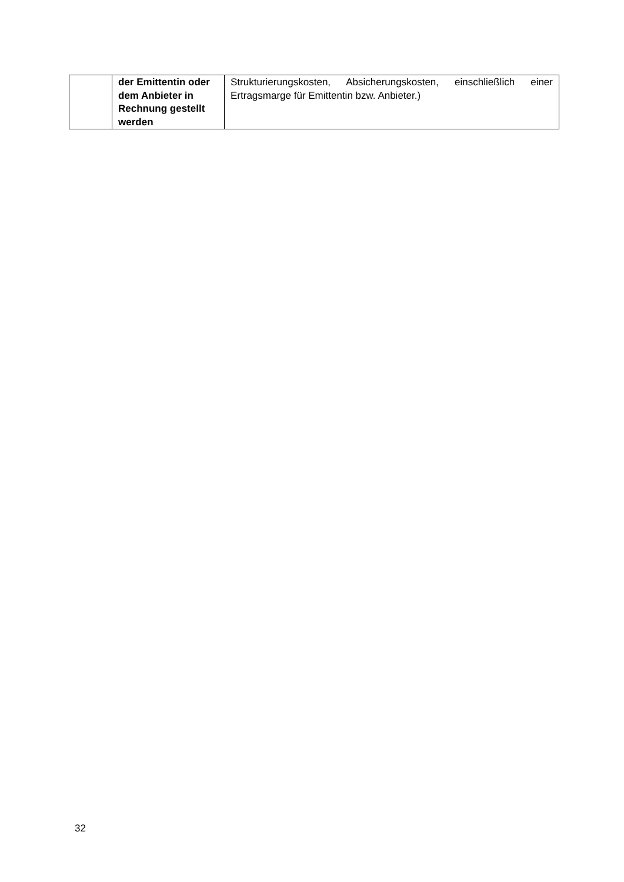| | der Emittentin oder dem Anbieter in Rechnung gestellt werden | Strukturierungskosten, Absicherungskosten, einschließlich einer Ertragsmarge für Emittentin bzw. Anbieter.) |
32